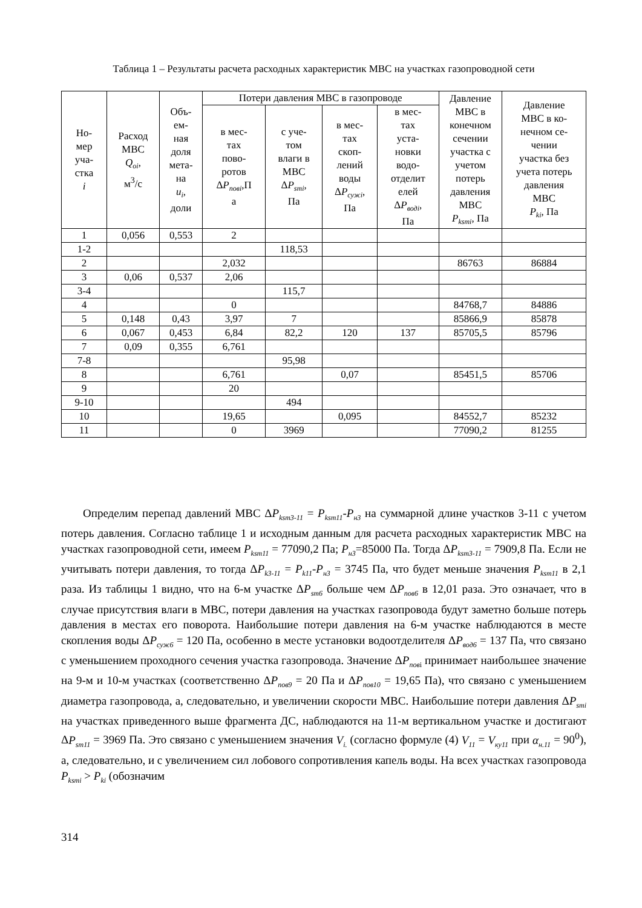Таблица 1 – Результаты расчета расходных характеристик МВС на участках газопроводной сети
| Но- мер уча- стка i | Расход МВС Q<sub>oi</sub> , м<sup>3</sup>/с | Объ- ем- ная доля мета- на u<sub>i</sub> , доли | Потери давления МВС в газопроводе | | | | Давление МВС в конечном сечении участка с учетом потерь давления МВС P<sub>ksmi</sub> , Па | Давление МВС в ко- нечном се- чении участка без учета потерь давления МВС P<sub>ki</sub> , Па |
| --- | --- | --- | --- | --- | --- | --- | --- | --- |
| | | | в мес- тах пово- ротов Δ P<sub>повi</sub> ,П а | с уче- том влаги в МВС Δ P<sub>smi</sub> , Па | в мес- тах скоп- лений воды Δ P<sub>сужi</sub> , Па | в мес- тах уста- новки водо- отделит елей Δ P<sub>водi</sub> , Па | | |
| 1 | 0,056 | 0,553 | 2 | | | | | |
| 1-2 | | | | 118,53 | | | | |
| 2 | | | 2,032 | | | | 86763 | 86884 |
| 3 | 0,06 | 0,537 | 2,06 | | | | | |
| 3-4 | | | | 115,7 | | | | |
| 4 | | | 0 | | | | 84768,7 | 84886 |
| 5 | 0,148 | 0,43 | 3,97 | 7 | | | 85866,9 | 85878 |
| 6 | 0,067 | 0,453 | 6,84 | 82,2 | 120 | 137 | 85705,5 | 85796 |
| 7 | 0,09 | 0,355 | 6,761 | | | | | |
| 7-8 | | | | 95,98 | | | | |
| 8 | | | 6,761 | | 0,07 | | 85451,5 | 85706 |
| 9 | | | 20 | | | | | |
| 9-10 | | | | 494 | | | | |
| 10 | | | 19,65 | | 0,095 | | 84552,7 | 85232 |
| 11 | | | 0 | 3969 | | | 77090,2 | 81255 |
Определим перепад давлений МВС ΔP<sub>ksm3-11</sub> = P<sub>ksm11</sub>-P<sub>н3</sub> на суммарной длине участков 3-11 с учетом потерь давления. Согласно таблице 1 и исходным данным для расчета расходных характеристик МВС на участках газопроводной сети, имеем P<sub>ksm11</sub> = 77090,2 Па; P<sub>н3</sub>=85000 Па. Тогда ΔP<sub>ksm3-11</sub> = 7909,8 Па. Если не учитывать потери давления, то тогда ΔP<sub>k3-11</sub> = P<sub>k11</sub>-P<sub>н3</sub> = 3745 Па, что будет меньше значения P<sub>ksm11</sub> в 2,1 раза. Из таблицы 1 видно, что на 6-м участке ΔP<sub>sm6</sub> больше чем ΔP<sub>пов6</sub> в 12,01 раза. Это означает, что в случае присутствия влаги в МВС, потери давления на участках газопровода будут заметно больше потерь давления в местах его поворота. Наибольшие потери давления на 6-м участке наблюдаются в месте скопления воды ΔP<sub>суж6</sub> = 120 Па, особенно в месте установки водоотделителя ΔP<sub>вод6</sub> = 137 Па, что связано с уменьшением проходного сечения участка газопровода. Значение ΔP<sub>пов</sub><sub>i</sub> принимает наибольшее значение на 9-м и 10-м участках (соответственно ΔP<sub>пов9</sub> = 20 Па и ΔP<sub>пов10</sub> = 19,65 Па), что связано с уменьшением диаметра газопровода, а, следовательно, и увеличении скорости МВС. Наибольшие потери давления ΔP<sub>smi</sub> на участках приведенного выше фрагмента ДС, наблюдаются на 11-м вертикальном участке и достигают ΔP<sub>sm11</sub> = 3969 Па. Это связано с уменьшением значения V<sub>i.</sub> (согласно формуле (4) V<sub>11</sub> = V<sub>ку11</sub> при α<sub>н.11</sub> = 90<sup>0</sup>), а, следовательно, и с увеличением сил лобового сопротивления капель воды. На всех участках газопровода P<sub>ksmi</sub> > P<sub>ki</sub> (обозначим
314